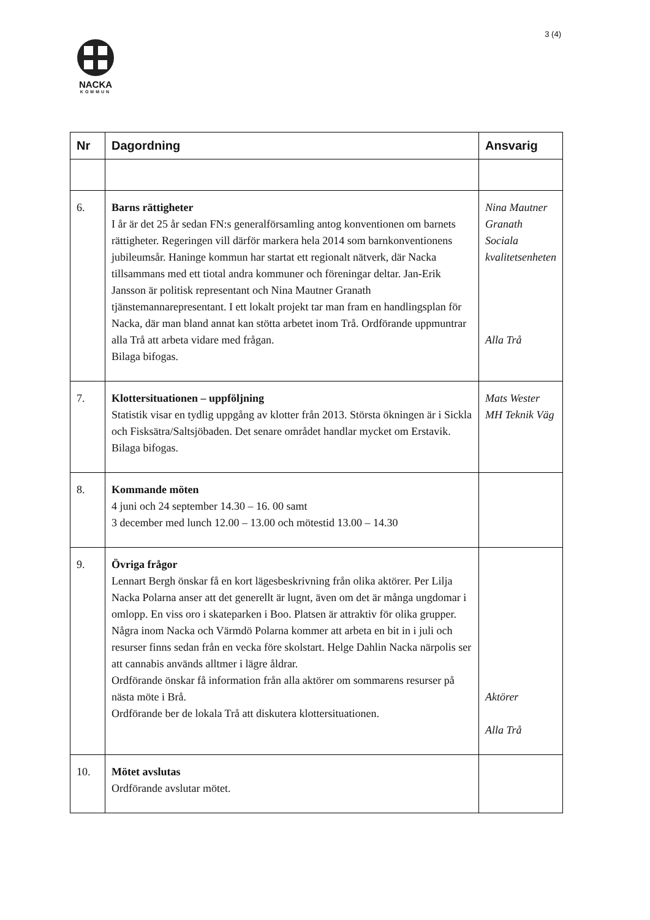3 (4)
NACKA
KOMMUN
| Nr | Dagordning | Ansvarig |
| --- | --- | --- |
| 6. | Barns rättigheter I år är det 25 år sedan FN:s generalförsamling antog konventionen om barnets rättigheter. Regeringen vill därför markera hela 2014 som barnkonventionens jubileumsår. Haninge kommun har startat ett regionalt nätverk, där Nacka tillsammans med ett tiotal andra kommuner och föreningar deltar. Jan-Erik Jansson är politisk representant och Nina Mautner Granath tjänstemannarepresentant. I ett lokalt projekt tar man fram en handlingsplan för Nacka, där man bland annat kan stötta arbetet inom Trå. Ordförande uppmuntrar alla Trå att arbeta vidare med frågan. Bilaga bifogas. | Nina Mautner Granath Sociala kvalitetsenheten Alla Trå |
| 7. | Klottersituationen – uppföljning Statistik visar en tydlig uppgång av klotter från 2013. Största ökningen är i Sickla och Fisksätra/Saltsjöbaden. Det senare området handlar mycket om Erstavik. Bilaga bifogas. | Mats Wester MH Teknik Väg |
| 8. | Kommande möten 4 juni och 24 september 14.30 – 16. 00 samt 3 december med lunch 12.00 – 13.00 och mötestid 13.00 – 14.30 | |
| 9. | Övriga frågor Lennart Bergh önskar få en kort lägesbeskrivning från olika aktörer. Per Lilja Nacka Polarna anser att det generellt är lugnt, även om det är många ungdomar i omlopp. En viss oro i skateparken i Boo. Platsen är attraktiv för olika grupper. Några inom Nacka och Värmdö Polarna kommer att arbeta en bit in i juli och resurser finns sedan från en vecka före skolstart. Helge Dahlin Nacka närpolis ser att cannabis används alltmer i lägre åldrar. Ordförande önskar få information från alla aktörer om sommarens resurser på nästa möte i Brå. Ordförande ber de lokala Trå att diskutera klottersituationen. | Aktörer Alla Trå |
| 10. | Mötet avslutas Ordförande avslutar mötet. | |